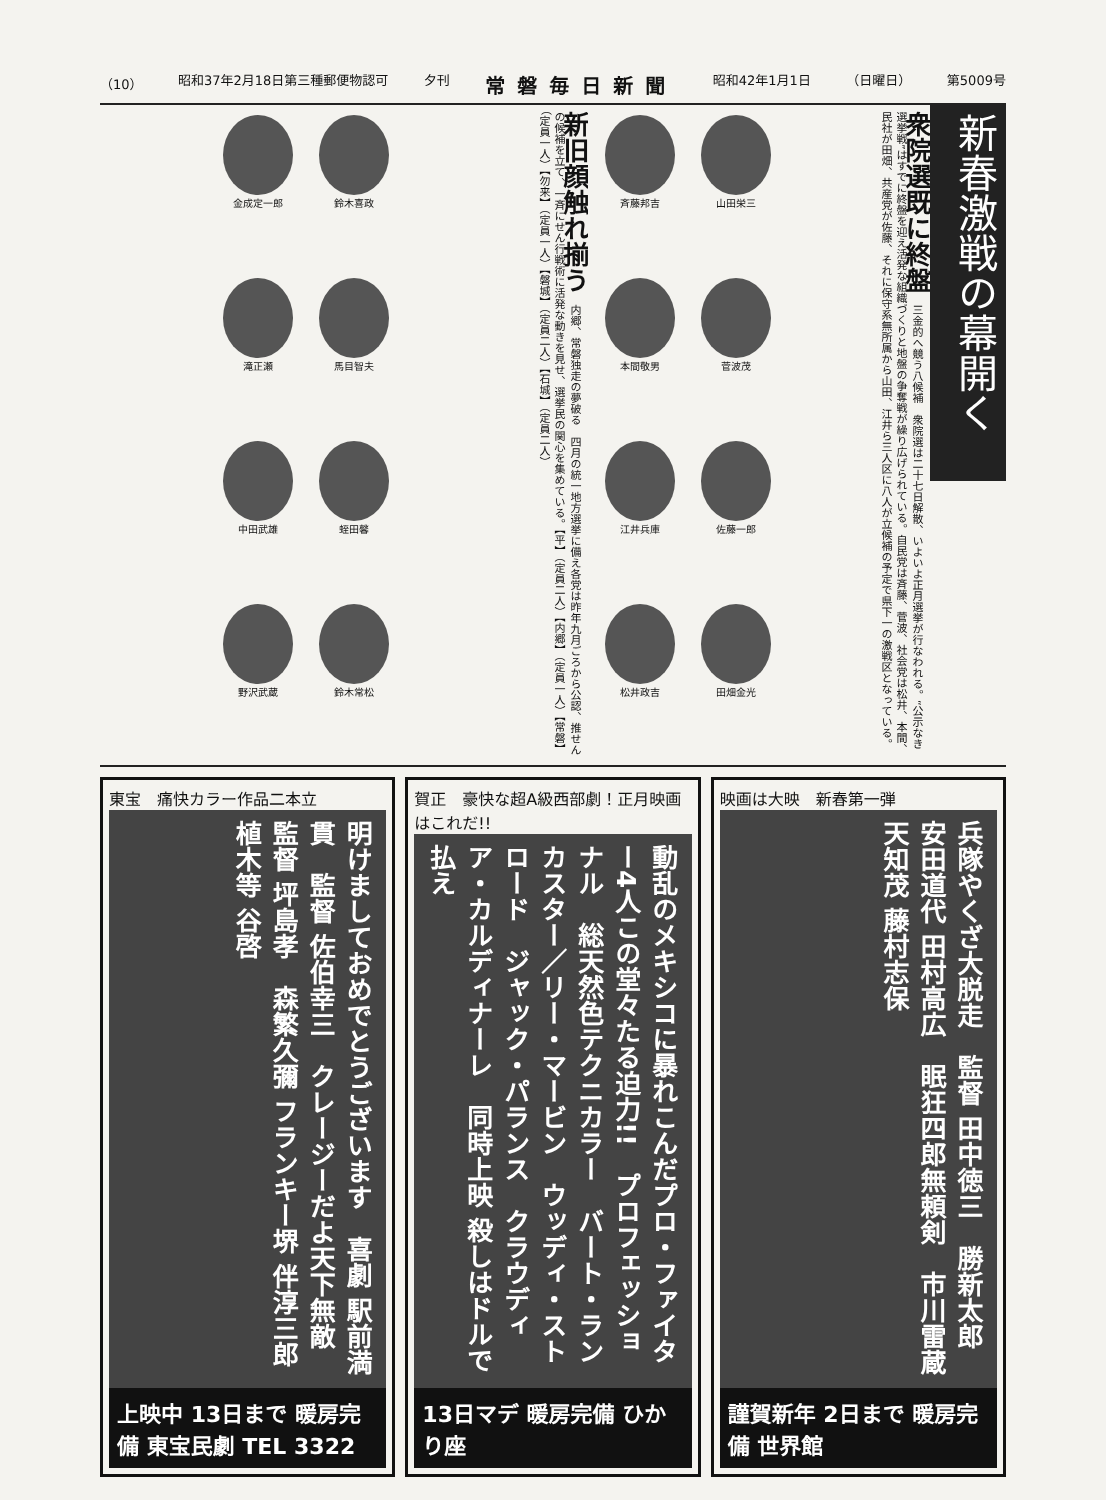（10） 昭和37年2月18日第三種郵便物認可 夕刊 常磐毎日新聞 昭和42年1月1日 （日曜日） 第5009号
新春激戦の幕開く
衆院選既に終盤　三金的へ競う八候補　衆院選は二十七日解散、いよいよ正月選挙が行なわれる。“公示なき選挙戦”はすでに終盤を迎え活発な組織づくりと地盤の争奪戦が繰り広げられている。自民党は斉藤、菅波、社会党は松井、本間、民社が田畑、共産党が佐藤、それに保守系無所属から山田、江井ら三人区に八人が立候補の予定で県下一の激戦区となっている。
斉藤邦吉
山田栄三
本間敬男
菅波茂
江井兵庫
佐藤一郎
松井政吉
田畑金光
新旧顔触れ揃う　内郷、常磐独走の夢破る　四月の統一地方選挙に備え各党は昨年九月ごろから公認、推せんの候補を立て、一斉にせん行戦術に活発な動きを見せ、選挙民の関心を集めている。【平】（定員二人）【内郷】（定員一人）【常磐】（定員一人）【勿来】（定員一人）【磐城】（定員二人）【石城】（定員二人）
金成定一郎
鈴木喜政
滝正瀬
馬目智夫
中田武雄
蛭田馨
野沢武蔵
鈴木常松
映画は大映　新春第一弾
兵隊やくざ大脱走　監督 田中徳三　勝新太郎 安田道代 田村高広　眠狂四郎無頼剣　市川雷蔵 天知茂 藤村志保
謹賀新年 2日まで 暖房完備 世界館
賀正　豪快な超A級西部劇！正月映画はこれだ!!
動乱のメキシコに暴れこんだプロ・ファイター4人この堂々たる迫力!!　プロフェッショナル　総天然色テクニカラー　バート・ランカスター／リー・マービン　ウッディ・ストロード　ジャック・パランス　クラウディア・カルディナーレ　同時上映 殺しはドルで払え
13日マデ 暖房完備 ひかり座
東宝　痛快カラー作品二本立
明けましておめでとうございます　喜劇 駅前満貫　監督 佐伯幸三　クレージーだよ天下無敵　監督 坪島孝　森繁久彌 フランキー堺 伴淳三郎 植木等 谷啓
上映中 13日まで 暖房完備 東宝民劇 TEL 3322